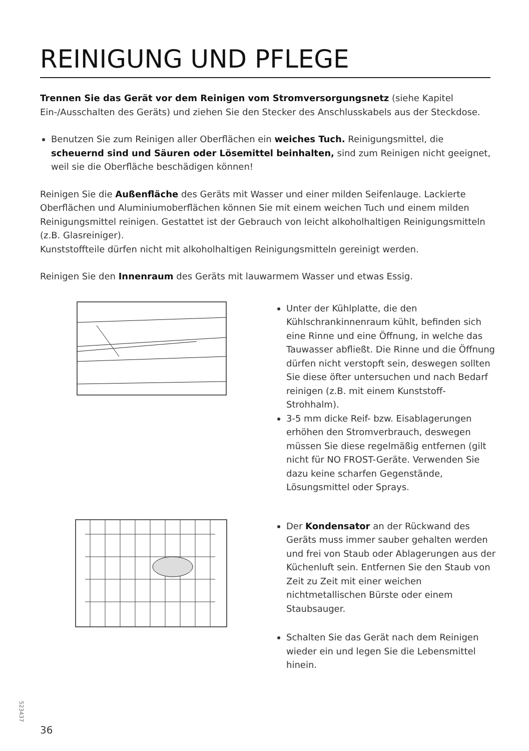REINIGUNG UND PFLEGE
Trennen Sie das Gerät vor dem Reinigen vom Stromversorgungsnetz (siehe Kapitel Ein-/Ausschalten des Geräts) und ziehen Sie den Stecker des Anschlusskabels aus der Steckdose.
Benutzen Sie zum Reinigen aller Oberflächen ein weiches Tuch. Reinigungsmittel, die scheuernd sind und Säuren oder Lösemittel beinhalten, sind zum Reinigen nicht geeignet, weil sie die Oberfläche beschädigen können!
Reinigen Sie die Außenfläche des Geräts mit Wasser und einer milden Seifenlauge. Lackierte Oberflächen und Aluminiumoberflächen können Sie mit einem weichen Tuch und einem milden Reinigungsmittel reinigen. Gestattet ist der Gebrauch von leicht alkoholhaltigen Reinigungsmitteln (z.B. Glasreiniger).
Kunststoffteile dürfen nicht mit alkoholhaltigen Reinigungsmitteln gereinigt werden.
Reinigen Sie den Innenraum des Geräts mit lauwarmem Wasser und etwas Essig.
Unter der Kühlplatte, die den Kühlschrankinnenraum kühlt, befinden sich eine Rinne und eine Öffnung, in welche das Tauwasser abfließt. Die Rinne und die Öffnung dürfen nicht verstopft sein, deswegen sollten Sie diese öfter untersuchen und nach Bedarf reinigen (z.B. mit einem Kunststoff-Strohhalm).
3-5 mm dicke Reif- bzw. Eisablagerungen erhöhen den Stromverbrauch, deswegen müssen Sie diese regelmäßig entfernen (gilt nicht für NO FROST-Geräte. Verwenden Sie dazu keine scharfen Gegenstände, Lösungsmittel oder Sprays.
Der Kondensator an der Rückwand des Geräts muss immer sauber gehalten werden und frei von Staub oder Ablagerungen aus der Küchenluft sein. Entfernen Sie den Staub von Zeit zu Zeit mit einer weichen nichtmetallischen Bürste oder einem Staubsauger.
Schalten Sie das Gerät nach dem Reinigen wieder ein und legen Sie die Lebensmittel hinein.
523437
36